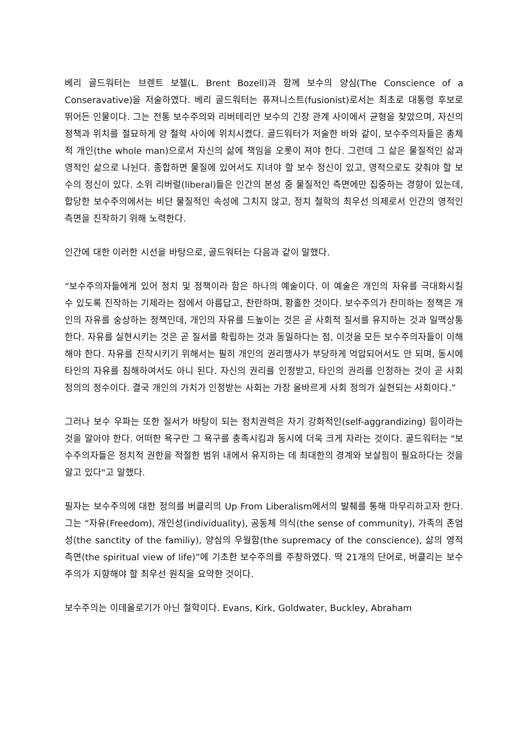베리 골드워터는 브렌트 보젤(L. Brent Bozell)과 함께 보수의 양심(The Conscience of a Conseravative)을 저술하였다. 베리 골드워터는 퓨져니스트(fusionist)로서는 최초로 대통령 후보로 뛰어든 인물이다. 그는 전통 보수주의와 리버테리안 보수의 긴장 관계 사이에서 균형을 찾았으며, 자신의 정책과 위치를 절묘하게 양 철학 사이에 위치시켰다. 골드워터가 저술한 바와 같이, 보수주의자들은 총체적 개인(the whole man)으로서 자신의 삶에 책임을 오롯이 져야 한다. 그런데 그 삶은 물질적인 삶과 영적인 삶으로 나뉜다. 종합하면 물질에 있어서도 지녀야 할 보수 정신이 있고, 영적으로도 갖춰야 할 보수의 정신이 있다. 소위 리버럴(liberal)들은 인간의 본성 중 물질적인 측면에만 집중하는 경향이 있는데, 합당한 보수주의에서는 비단 물질적인 속성에 그치지 않고, 정치 철학의 최우선 의제로서 인간의 영적인 측면을 진작하기 위해 노력한다.
인간에 대한 이러한 시선을 바탕으로, 골드워터는 다음과 같이 말했다.
“보수주의자들에게 있어 정치 및 정책이라 함은 하나의 예술이다. 이 예술은 개인의 자유를 극대화시킬 수 있도록 진작하는 기제라는 점에서 아름답고, 찬란하며, 황홀한 것이다. 보수주의가 찬미하는 정책은 개인의 자유를 숭상하는 정책인데, 개인의 자유를 드높이는 것은 곧 사회적 질서를 유지하는 것과 일맥상통한다. 자유를 실현시키는 것은 곧 질서를 확립하는 것과 동일하다는 점, 이것을 모든 보수주의자들이 이해해야 한다. 자유를 진작시키기 위해서는 필히 개인의 권리행사가 부당하게 억압되어서도 안 되며, 동시에 타인의 자유를 침해하여서도 아니 된다. 자신의 권리를 인정받고, 타인의 권리를 인정하는 것이 곧 사회 정의의 정수이다. 결국 개인의 가치가 인정받는 사회는 가장 올바르게 사회 정의가 실현되는 사회이다.”
그러나 보수 우파는 또한 질서가 바탕이 되는 정치권력은 자기 강화적인(self-aggrandizing) 힘이라는 것을 알아야 한다. 어떠한 욕구란 그 욕구를 충족시킴과 동시에 더욱 크게 자라는 것이다. 골드워터는 "보수주의자들은 정치적 권한을 적절한 범위 내에서 유지하는 데 최대한의 경계와 보살핌이 필요하다는 것을 알고 있다"고 말했다.
필자는 보수주의에 대한 정의를 버클리의 Up From Liberalism에서의 발췌를 통해 마무리하고자 한다. 그는 “자유(Freedom), 개인성(individuality), 공동체 의식(the sense of community), 가족의 존엄성(the sanctity of the familiy), 양심의 우월함(the supremacy of the conscience), 삶의 영적 측면(the spiritual view of life)”에 기초한 보수주의를 주창하였다. 딱 21개의 단어로, 버클리는 보수주의가 지향해야 할 최우선 원칙을 요약한 것이다.
보수주의는 이데올로기가 아닌 철학이다. Evans, Kirk, Goldwater, Buckley, Abraham